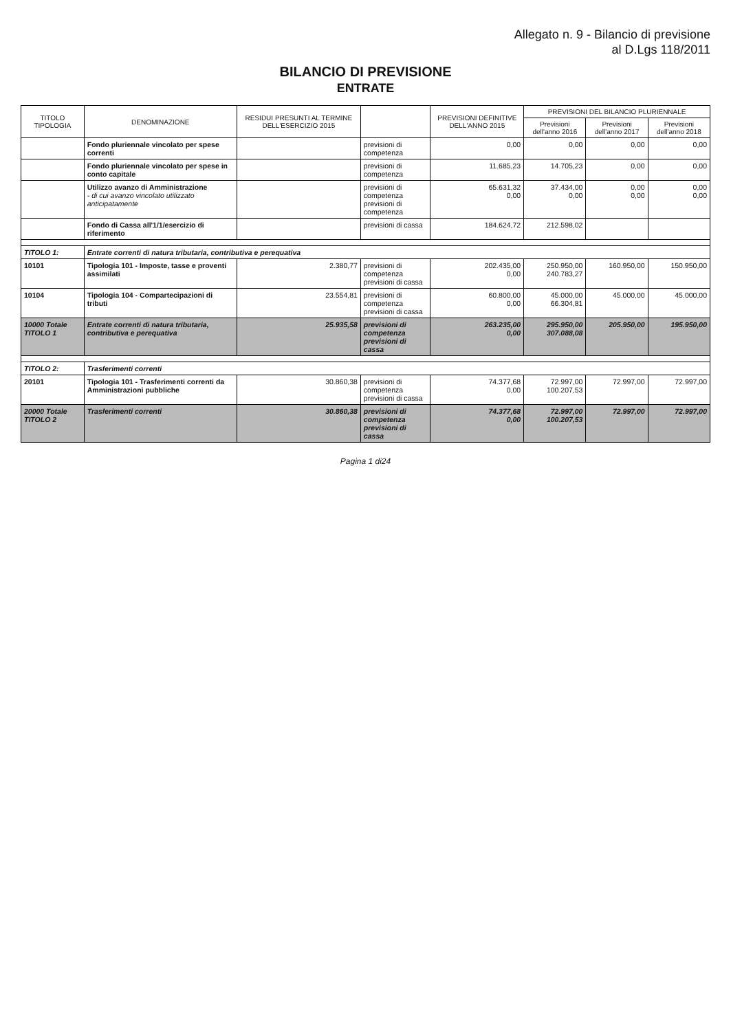Allegato n. 9 - Bilancio di previsione
al D.Lgs 118/2011
BILANCIO DI PREVISIONE
ENTRATE
| TITOLO TIPOLOGIA | DENOMINAZIONE | RESIDUI PRESUNTI AL TERMINE DELL'ESERCIZIO 2015 | | PREVISIONI DEFINITIVE DELL'ANNO 2015 | PREVISIONI DEL BILANCIO PLURIENNALE | | |
| --- | --- | --- | --- | --- | --- | --- | --- |
| | | | | | Previsioni dell'anno 2016 | Previsioni dell'anno 2017 | Previsioni dell'anno 2018 |
| | Fondo pluriennale vincolato per spese correnti | | previsioni di competenza | 0,00 | 0,00 | 0,00 | 0,00 |
| | Fondo pluriennale vincolato per spese in conto capitale | | previsioni di competenza | 11.685,23 | 14.705,23 | 0,00 | 0,00 |
| | Utilizzo avanzo di Amministrazione - di cui avanzo vincolato utilizzato anticipatamente | | previsioni di competenza previsioni di competenza | 65.631,32 0,00 | 37.434,00 0,00 | 0,00 0,00 | 0,00 0,00 |
| | Fondo di Cassa all'1/1/esercizio di riferimento | | previsioni di cassa | 184.624,72 | 212.598,02 | | |
| TITOLO 1: | Entrate correnti di natura tributaria, contributiva e perequativa | | | | | | |
| 10101 | Tipologia 101 - Imposte, tasse e proventi assimilati | 2.380,77 | previsioni di competenza previsioni di cassa | 202.435,00 0,00 | 250.950,00 240.783,27 | 160.950,00 | 150.950,00 |
| 10104 | Tipologia 104 - Compartecipazioni di tributi | 23.554,81 | previsioni di competenza previsioni di cassa | 60.800,00 0,00 | 45.000,00 66.304,81 | 45.000,00 | 45.000,00 |
| 10000 Totale TITOLO 1 | Entrate correnti di natura tributaria, contributiva e perequativa | 25.935,58 | previsioni di competenza previsioni di cassa | 263.235,00 0,00 | 295.950,00 307.088,08 | 205.950,00 | 195.950,00 |
| TITOLO 2: | Trasferimenti correnti | | | | | | |
| 20101 | Tipologia 101 - Trasferimenti correnti da Amministrazioni pubbliche | 30.860,38 | previsioni di competenza previsioni di cassa | 74.377,68 0,00 | 72.997,00 100.207,53 | 72.997,00 | 72.997,00 |
| 20000 Totale TITOLO 2 | Trasferimenti correnti | 30.860,38 | previsioni di competenza previsioni di cassa | 74.377,68 0,00 | 72.997,00 100.207,53 | 72.997,00 | 72.997,00 |
Pagina 1 di24